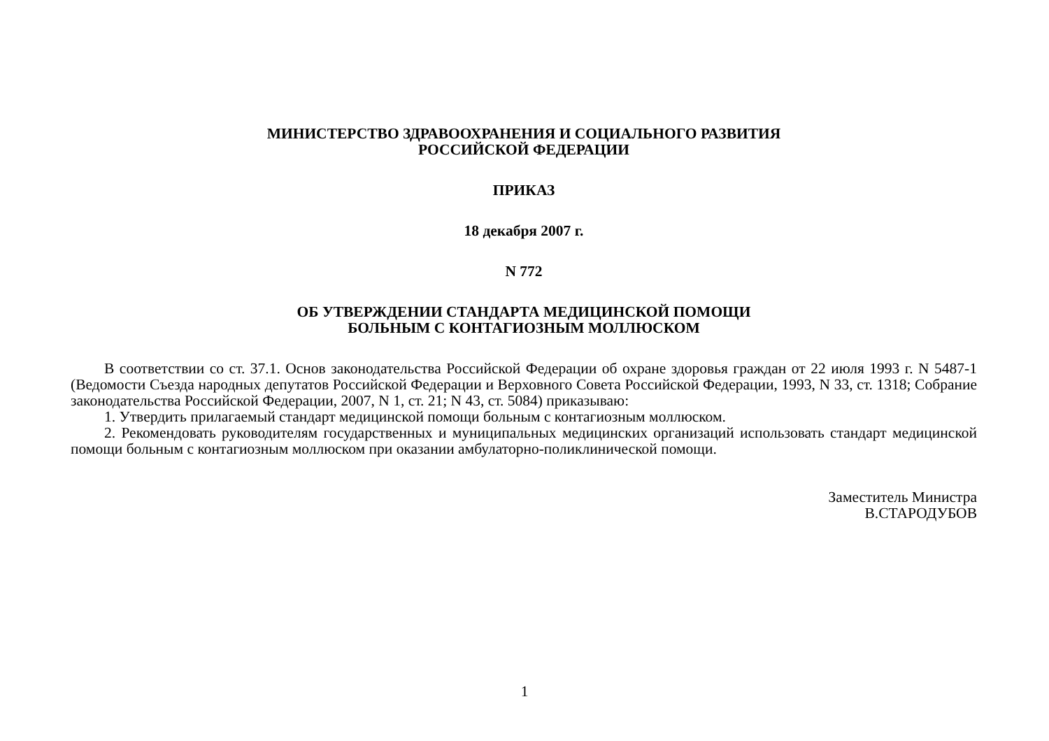МИНИСТЕРСТВО ЗДРАВООХРАНЕНИЯ И СОЦИАЛЬНОГО РАЗВИТИЯ
РОССИЙСКОЙ ФЕДЕРАЦИИ
ПРИКАЗ
18 декабря 2007 г.
N 772
ОБ УТВЕРЖДЕНИИ СТАНДАРТА МЕДИЦИНСКОЙ ПОМОЩИ
БОЛЬНЫМ С КОНТАГИОЗНЫМ МОЛЛЮСКОМ
В соответствии со ст. 37.1. Основ законодательства Российской Федерации об охране здоровья граждан от 22 июля 1993 г. N 5487-1 (Ведомости Съезда народных депутатов Российской Федерации и Верховного Совета Российской Федерации, 1993, N 33, ст. 1318; Собрание законодательства Российской Федерации, 2007, N 1, ст. 21; N 43, ст. 5084) приказываю:
1. Утвердить прилагаемый стандарт медицинской помощи больным с контагиозным моллюском.
2. Рекомендовать руководителям государственных и муниципальных медицинских организаций использовать стандарт медицинской помощи больным с контагиозным моллюском при оказании амбулаторно-поликлинической помощи.
Заместитель Министра
В.СТАРОДУБОВ
1